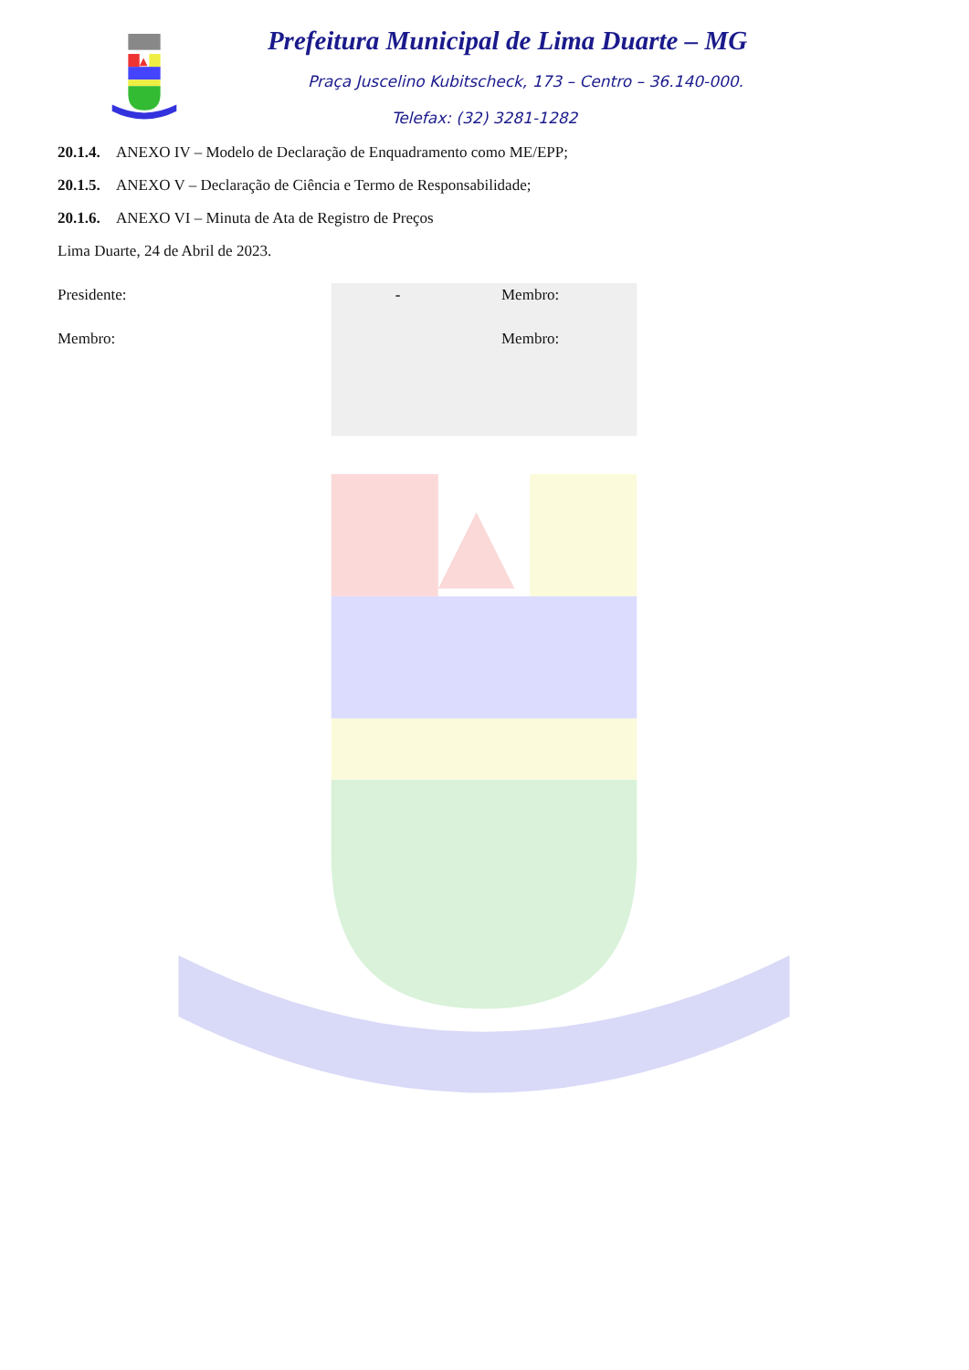Prefeitura Municipal de Lima Duarte – MG
Praça Juscelino Kubitscheck, 173 – Centro – 36.140-000.
Telefax: (32) 3281-1282
20.1.4. ANEXO IV – Modelo de Declaração de Enquadramento como ME/EPP;
20.1.5. ANEXO V – Declaração de Ciência e Termo de Responsabilidade;
20.1.6. ANEXO VI – Minuta de Ata de Registro de Preços
Lima Duarte, 24 de Abril de 2023.
Presidente: - Membro:
Membro: Membro: